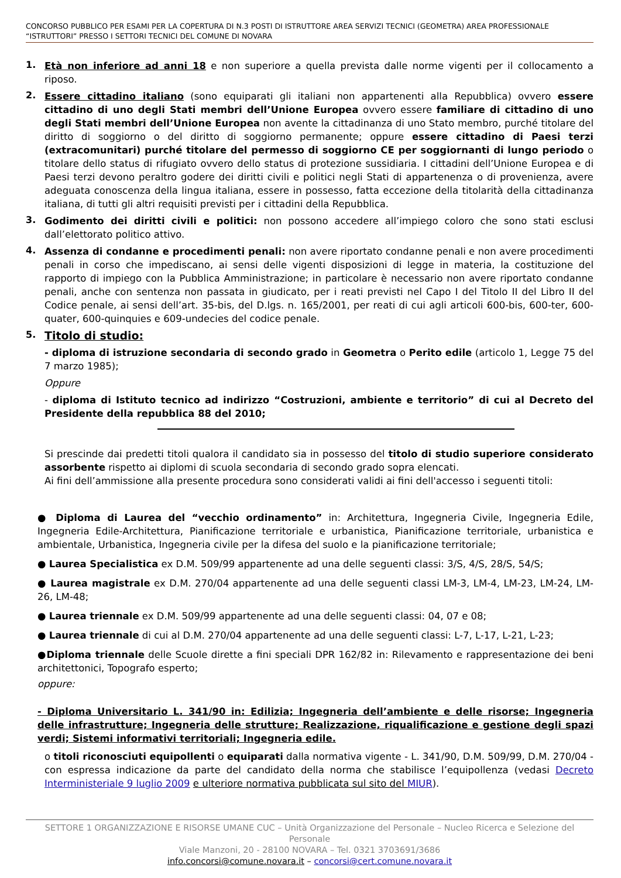CONCORSO PUBBLICO PER ESAMI PER LA COPERTURA DI N.3 POSTI DI ISTRUTTORE AREA SERVIZI TECNICI (GEOMETRA) AREA PROFESSIONALE “ISTRUTTORI” PRESSO I SETTORI TECNICI DEL COMUNE DI NOVARA
1.
Età non inferiore ad anni 18 e non superiore a quella prevista dalle norme vigenti per il collocamento a riposo.
2.
Essere cittadino italiano (sono equiparati gli italiani non appartenenti alla Repubblica) ovvero essere cittadino di uno degli Stati membri dell’Unione Europea ovvero essere familiare di cittadino di uno degli Stati membri dell’Unione Europea non avente la cittadinanza di uno Stato membro, purché titolare del diritto di soggiorno o del diritto di soggiorno permanente; oppure essere cittadino di Paesi terzi (extracomunitari) purché titolare del permesso di soggiorno CE per soggiornanti di lungo periodo o titolare dello status di rifugiato ovvero dello status di protezione sussidiaria. I cittadini dell’Unione Europea e di Paesi terzi devono peraltro godere dei diritti civili e politici negli Stati di appartenenza o di provenienza, avere adeguata conoscenza della lingua italiana, essere in possesso, fatta eccezione della titolarità della cittadinanza italiana, di tutti gli altri requisiti previsti per i cittadini della Repubblica.
3.
Godimento dei diritti civili e politici: non possono accedere all’impiego coloro che sono stati esclusi dall’elettorato politico attivo.
4.
Assenza di condanne e procedimenti penali: non avere riportato condanne penali e non avere procedimenti penali in corso che impediscano, ai sensi delle vigenti disposizioni di legge in materia, la costituzione del rapporto di impiego con la Pubblica Amministrazione; in particolare è necessario non avere riportato condanne penali, anche con sentenza non passata in giudicato, per i reati previsti nel Capo I del Titolo II del Libro II del Codice penale, ai sensi dell’art. 35-bis, del D.lgs. n. 165/2001, per reati di cui agli articoli 600-bis, 600-ter, 600-quater, 600-quinquies e 609-undecies del codice penale.
5.
Titolo di studio:
- diploma di istruzione secondaria di secondo grado in Geometra o Perito edile (articolo 1, Legge 75 del 7 marzo 1985);
Oppure
- diploma di Istituto tecnico ad indirizzo “Costruzioni, ambiente e territorio” di cui al Decreto del Presidente della repubblica 88 del 2010;
Si prescinde dai predetti titoli qualora il candidato sia in possesso del titolo di studio superiore considerato assorbente rispetto ai diplomi di scuola secondaria di secondo grado sopra elencati.
Ai fini dell’ammissione alla presente procedura sono considerati validi ai fini dell'accesso i seguenti titoli:
● Diploma di Laurea del “vecchio ordinamento” in: Architettura, Ingegneria Civile, Ingegneria Edile, Ingegneria Edile-Architettura, Pianificazione territoriale e urbanistica, Pianificazione territoriale, urbanistica e ambientale, Urbanistica, Ingegneria civile per la difesa del suolo e la pianificazione territoriale;
● Laurea Specialistica ex D.M. 509/99 appartenente ad una delle seguenti classi: 3/S, 4/S, 28/S, 54/S;
● Laurea magistrale ex D.M. 270/04 appartenente ad una delle seguenti classi LM-3, LM-4, LM-23, LM-24, LM-26, LM-48;
● Laurea triennale ex D.M. 509/99 appartenente ad una delle seguenti classi: 04, 07 e 08;
● Laurea triennale di cui al D.M. 270/04 appartenente ad una delle seguenti classi: L-7, L-17, L-21, L-23;
●Diploma triennale delle Scuole dirette a fini speciali DPR 162/82 in: Rilevamento e rappresentazione dei beni architettonici, Topografo esperto;
oppure:
- Diploma Universitario L. 341/90 in: Edilizia; Ingegneria dell’ambiente e delle risorse; Ingegneria delle infrastrutture; Ingegneria delle strutture; Realizzazione, riqualificazione e gestione degli spazi verdi; Sistemi informativi territoriali; Ingegneria edile.
o titoli riconosciuti equipollenti o equiparati dalla normativa vigente - L. 341/90, D.M. 509/99, D.M. 270/04 - con espressa indicazione da parte del candidato della norma che stabilisce l’equipollenza (vedasi Decreto Interministeriale 9 luglio 2009 e ulteriore normativa pubblicata sul sito del MIUR).
SETTORE 1 ORGANIZZAZIONE E RISORSE UMANE CUC – Unità Organizzazione del Personale – Nucleo Ricerca e Selezione del Personale
Viale Manzoni, 20 - 28100 NOVARA – Tel. 0321 3703691/3686
info.concorsi@comune.novara.it – concorsi@cert.comune.novara.it